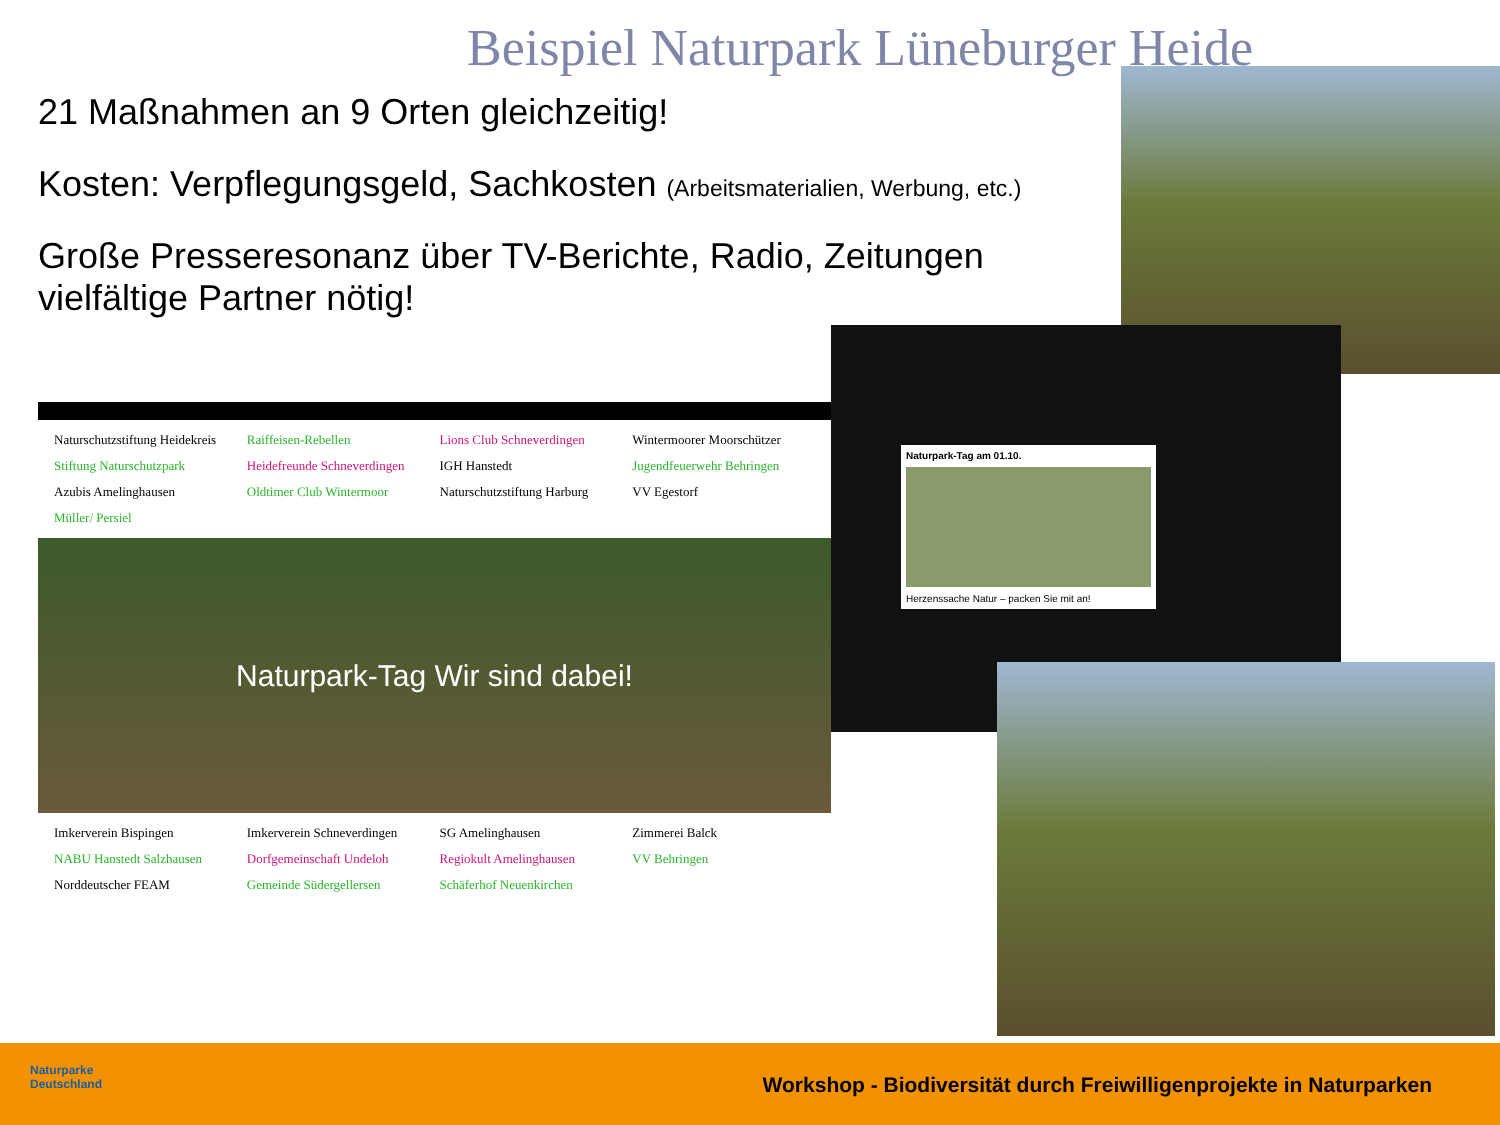Beispiel Naturpark Lüneburger Heide
21 Maßnahmen an 9 Orten gleichzeitig!
Kosten: Verpflegungsgeld, Sachkosten (Arbeitsmaterialien, Werbung, etc.)
Große Presseresonanz über TV-Berichte, Radio, Zeitungen
vielfältige Partner nötig!
Naturschutzstiftung Heidekreis Raiffeisen-Rebellen Lions Club Schneverdingen Wintermoorer Moorschützer Stiftung Naturschutzpark Heidefreunde Schneverdingen IGH Hanstedt Jugendfeuerwehr Behringen Azubis Amelinghausen Oldtimer Club Wintermoor Naturschutzstiftung Harburg VV Egestorf Müller/ Persiel
Naturpark-Tag Wir sind dabei!
Imkerverein Bispingen Imkerverein Schneverdingen SG Amelinghausen Zimmerei Balck NABU Hanstedt Salzhausen Dorfgemeinschaft Undeloh Regiokult Amelinghausen VV Behringen Norddeutscher FEAM Gemeinde Südergellersen Schäferhof Neuenkirchen
Naturpark-Tag am 01.10.
Herzenssache Natur – packen Sie mit an!
Naturparke Deutschland
Workshop - Biodiversität durch Freiwilligenprojekte in Naturparken